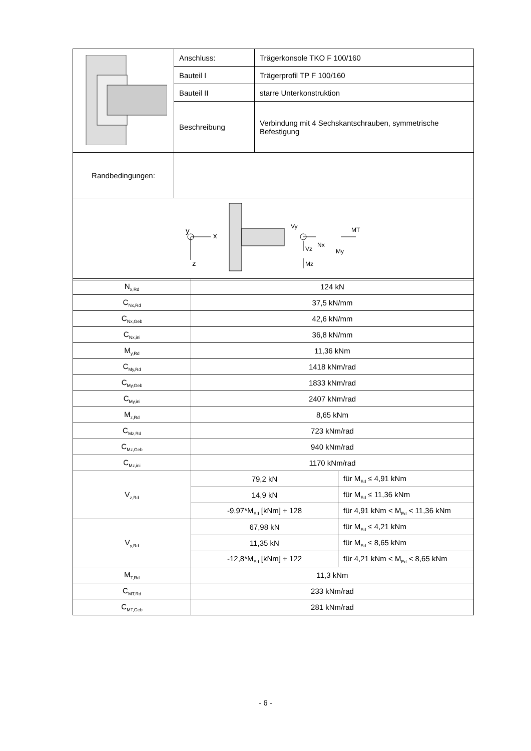| | Anschluss: | Trägerkonsole TKO F 100/160 |
| | Bauteil I | Trägerprofil TP F 100/160 |
| | Bauteil II | starre Unterkonstruktion |
| | Beschreibung | Verbindung mit 4 Sechskantschrauben, symmetrische Befestigung |
| Randbedingungen: | | |
| y x z Vy Vz Nx My MT Mz | | |
| N<sub>x,Rd</sub> | 124 kN | |
| C<sub>Nx,Rd</sub> | 37,5 kN/mm | |
| C<sub>Nx,Geb</sub> | 42,6 kN/mm | |
| C<sub>Nx,ini</sub> | 36,8 kN/mm | |
| M<sub>y,Rd</sub> | 11,36 kNm | |
| C<sub>My,Rd</sub> | 1418 kNm/rad | |
| C<sub>My,Geb</sub> | 1833 kNm/rad | |
| C<sub>My,ini</sub> | 2407 kNm/rad | |
| M<sub>z,Rd</sub> | 8,65 kNm | |
| C<sub>Mz,Rd</sub> | 723 kNm/rad | |
| C<sub>Mz,Geb</sub> | 940 kNm/rad | |
| C<sub>Mz,ini</sub> | 1170 kNm/rad | |
| V<sub>z,Rd</sub> | 79,2 kN | für M<sub>Ed</sub> ≤ 4,91 kNm |
| | 14,9 kN | für M<sub>Ed</sub> ≤ 11,36 kNm |
| | -9,97*M<sub>Ed</sub> [kNm] + 128 | für 4,91 kNm < M<sub>Ed</sub> < 11,36 kNm |
| V<sub>y,Rd</sub> | 67,98 kN | für M<sub>Ed</sub> ≤ 4,21 kNm |
| | 11,35 kN | für M<sub>Ed</sub> ≤ 8,65 kNm |
| | -12,8*M<sub>Ed</sub> [kNm] + 122 | für 4,21 kNm < M<sub>Ed</sub> < 8,65 kNm |
| M<sub>T,Rd</sub> | 11,3 kNm | |
| C<sub>MT,Rd</sub> | 233 kNm/rad | |
| C<sub>MT,Geb</sub> | 281 kNm/rad | |
- 6 -